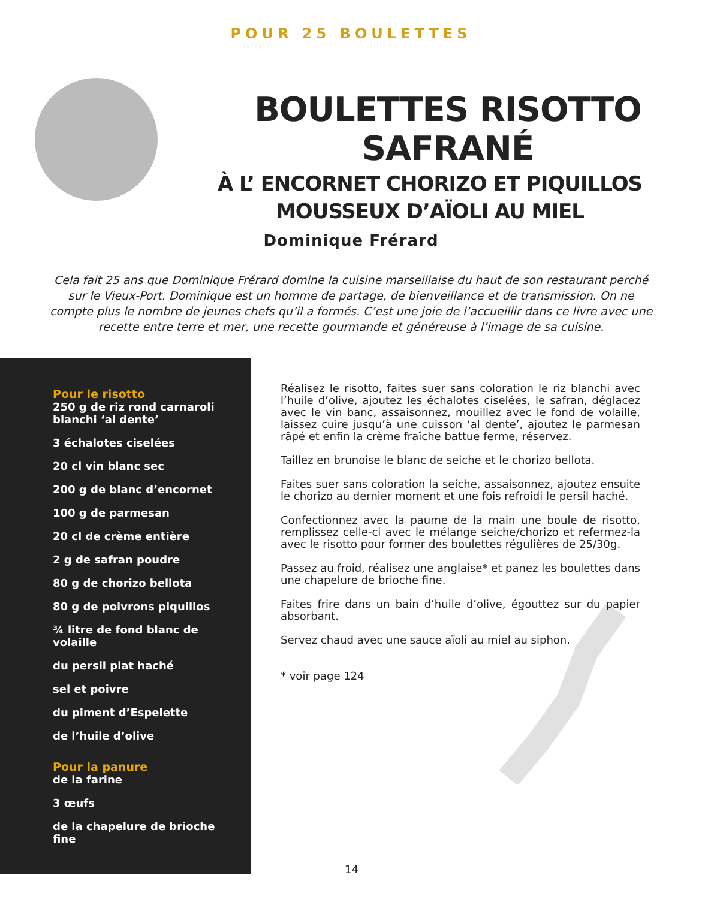POUR 25 BOULETTES
BOULETTES RISOTTO SAFRANÉ
À L’ ENCORNET CHORIZO ET PIQUILLOS
MOUSSEUX D’AÏOLI AU MIEL
Dominique Frérard
Cela fait 25 ans que Dominique Frérard domine la cuisine marseillaise du haut de son restaurant perché sur le Vieux-Port. Dominique est un homme de partage, de bienveillance et de transmission. On ne compte plus le nombre de jeunes chefs qu’il a formés. C’est une joie de l’accueillir dans ce livre avec une recette entre terre et mer, une recette gourmande et généreuse à l’image de sa cuisine.
Pour le risotto
250 g de riz rond carnaroli blanchi ‘al dente’
3 échalotes ciselées
20 cl vin blanc sec
200 g de blanc d’encornet
100 g de parmesan
20 cl de crème entière
2 g de safran poudre
80 g de chorizo bellota
80 g de poivrons piquillos
¾ litre de fond blanc de volaille
du persil plat haché
sel et poivre
du piment d’Espelette
de l’huile d’olive
Pour la panure
de la farine
3 œufs
de la chapelure de brioche fine
Réalisez le risotto, faites suer sans coloration le riz blanchi avec l’huile d’olive, ajoutez les échalotes ciselées, le safran, déglacez avec le vin banc, assaisonnez, mouillez avec le fond de volaille, laissez cuire jusqu’à une cuisson ‘al dente’, ajoutez le parmesan râpé et enfin la crème fraîche battue ferme, réservez.
Taillez en brunoise le blanc de seiche et le chorizo bellota.
Faites suer sans coloration la seiche, assaisonnez, ajoutez ensuite le chorizo au dernier moment et une fois refroidi le persil haché.
Confectionnez avec la paume de la main une boule de risotto, remplissez celle-ci avec le mélange seiche/chorizo et refermez-la avec le risotto pour former des boulettes régulières de 25/30g.
Passez au froid, réalisez une anglaise* et panez les boulettes dans une chapelure de brioche fine.
Faites frire dans un bain d’huile d’olive, égouttez sur du papier absorbant.
Servez chaud avec une sauce aïoli au miel au siphon.
* voir page 124
14